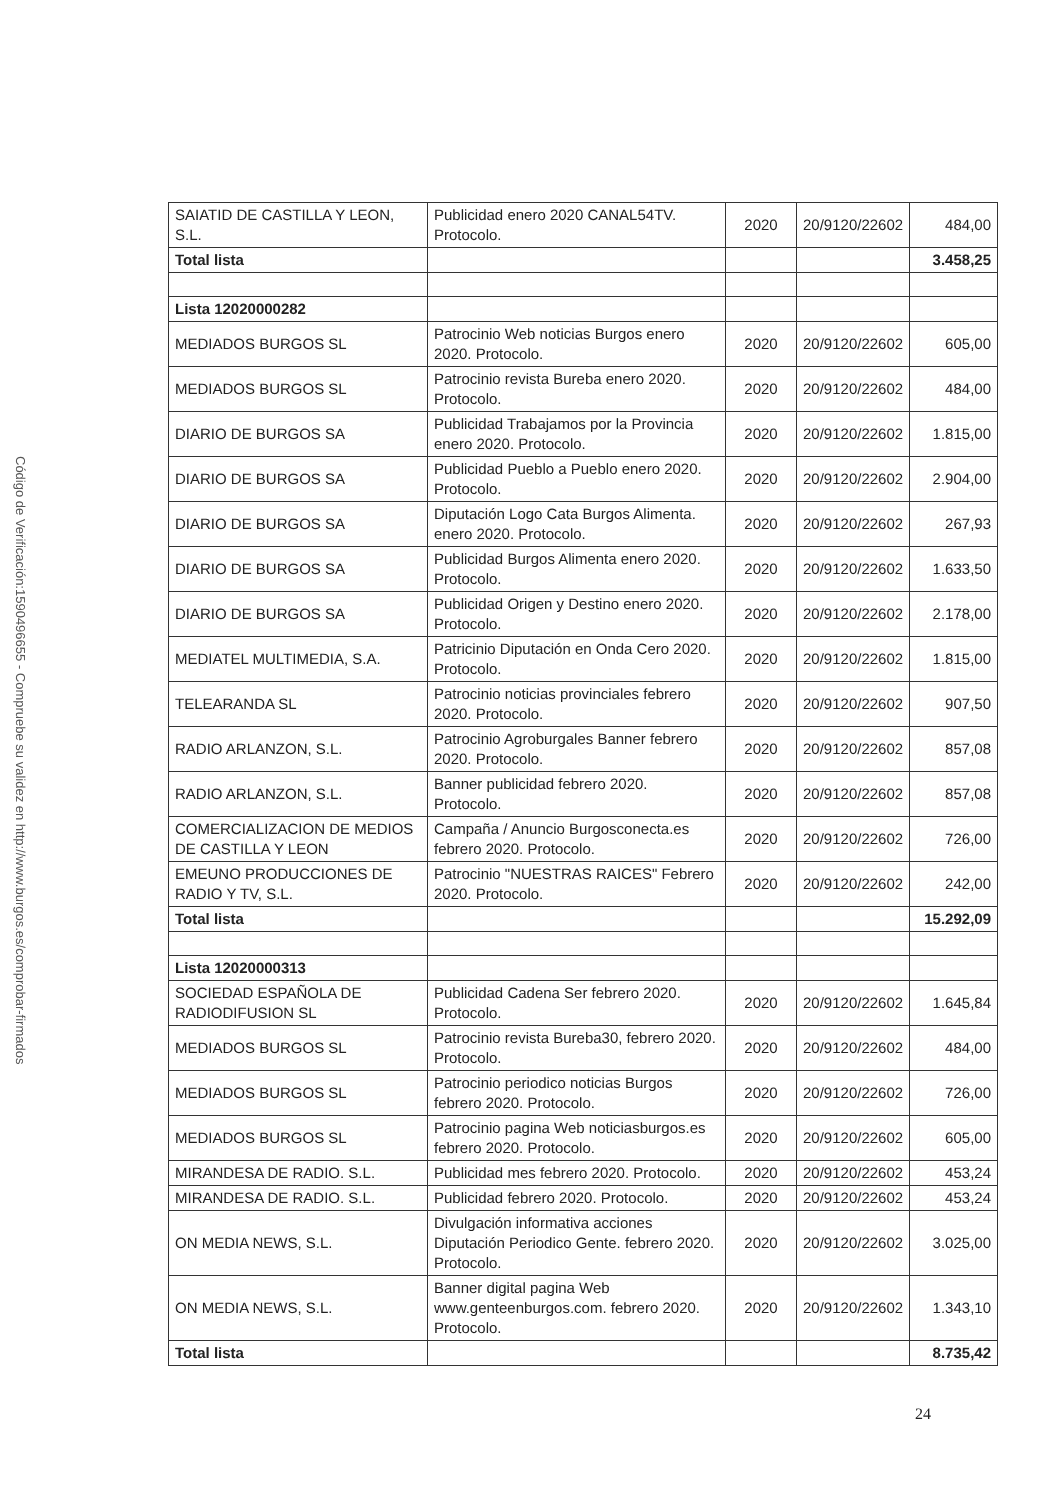Código de Verificación:1590496655 - Compruebe su validez en http://www.burgos.es/comprobar-firmados
| SAIATID DE CASTILLA Y LEON, S.L. | Publicidad enero 2020 CANAL54TV. Protocolo. | 2020 | 20/9120/22602 | 484,00 |
| Total lista | | | | 3.458,25 |
| Lista 12020000282 | | | | |
| MEDIADOS BURGOS SL | Patrocinio Web noticias Burgos enero 2020. Protocolo. | 2020 | 20/9120/22602 | 605,00 |
| MEDIADOS BURGOS SL | Patrocinio revista Bureba enero 2020. Protocolo. | 2020 | 20/9120/22602 | 484,00 |
| DIARIO DE BURGOS SA | Publicidad Trabajamos por la Provincia enero 2020. Protocolo. | 2020 | 20/9120/22602 | 1.815,00 |
| DIARIO DE BURGOS SA | Publicidad Pueblo a Pueblo enero 2020. Protocolo. | 2020 | 20/9120/22602 | 2.904,00 |
| DIARIO DE BURGOS SA | Diputación Logo Cata Burgos Alimenta. enero 2020. Protocolo. | 2020 | 20/9120/22602 | 267,93 |
| DIARIO DE BURGOS SA | Publicidad Burgos Alimenta enero 2020. Protocolo. | 2020 | 20/9120/22602 | 1.633,50 |
| DIARIO DE BURGOS SA | Publicidad Origen y Destino enero 2020. Protocolo. | 2020 | 20/9120/22602 | 2.178,00 |
| MEDIATEL MULTIMEDIA, S.A. | Patricinio Diputación en Onda Cero 2020. Protocolo. | 2020 | 20/9120/22602 | 1.815,00 |
| TELEARANDA SL | Patrocinio noticias provinciales febrero 2020. Protocolo. | 2020 | 20/9120/22602 | 907,50 |
| RADIO ARLANZON, S.L. | Patrocinio Agroburgales Banner febrero 2020. Protocolo. | 2020 | 20/9120/22602 | 857,08 |
| RADIO ARLANZON, S.L. | Banner publicidad febrero 2020. Protocolo. | 2020 | 20/9120/22602 | 857,08 |
| COMERCIALIZACION DE MEDIOS DE CASTILLA Y LEON | Campaña / Anuncio Burgosconecta.es febrero 2020. Protocolo. | 2020 | 20/9120/22602 | 726,00 |
| EMEUNO PRODUCCIONES DE RADIO Y TV, S.L. | Patrocinio "NUESTRAS RAICES" Febrero 2020. Protocolo. | 2020 | 20/9120/22602 | 242,00 |
| Total lista | | | | 15.292,09 |
| Lista 12020000313 | | | | |
| SOCIEDAD ESPAÑOLA DE RADIODIFUSION SL | Publicidad Cadena Ser febrero 2020. Protocolo. | 2020 | 20/9120/22602 | 1.645,84 |
| MEDIADOS BURGOS SL | Patrocinio revista Bureba30, febrero 2020. Protocolo. | 2020 | 20/9120/22602 | 484,00 |
| MEDIADOS BURGOS SL | Patrocinio periodico noticias Burgos febrero 2020. Protocolo. | 2020 | 20/9120/22602 | 726,00 |
| MEDIADOS BURGOS SL | Patrocinio pagina Web noticiasburgos.es febrero 2020. Protocolo. | 2020 | 20/9120/22602 | 605,00 |
| MIRANDESA DE RADIO. S.L. | Publicidad mes febrero 2020. Protocolo. | 2020 | 20/9120/22602 | 453,24 |
| MIRANDESA DE RADIO. S.L. | Publicidad febrero 2020. Protocolo. | 2020 | 20/9120/22602 | 453,24 |
| ON MEDIA NEWS, S.L. | Divulgación informativa acciones Diputación Periodico Gente. febrero 2020. Protocolo. | 2020 | 20/9120/22602 | 3.025,00 |
| ON MEDIA NEWS, S.L. | Banner digital pagina Web www.genteenburgos.com. febrero 2020. Protocolo. | 2020 | 20/9120/22602 | 1.343,10 |
| Total lista | | | | 8.735,42 |
24